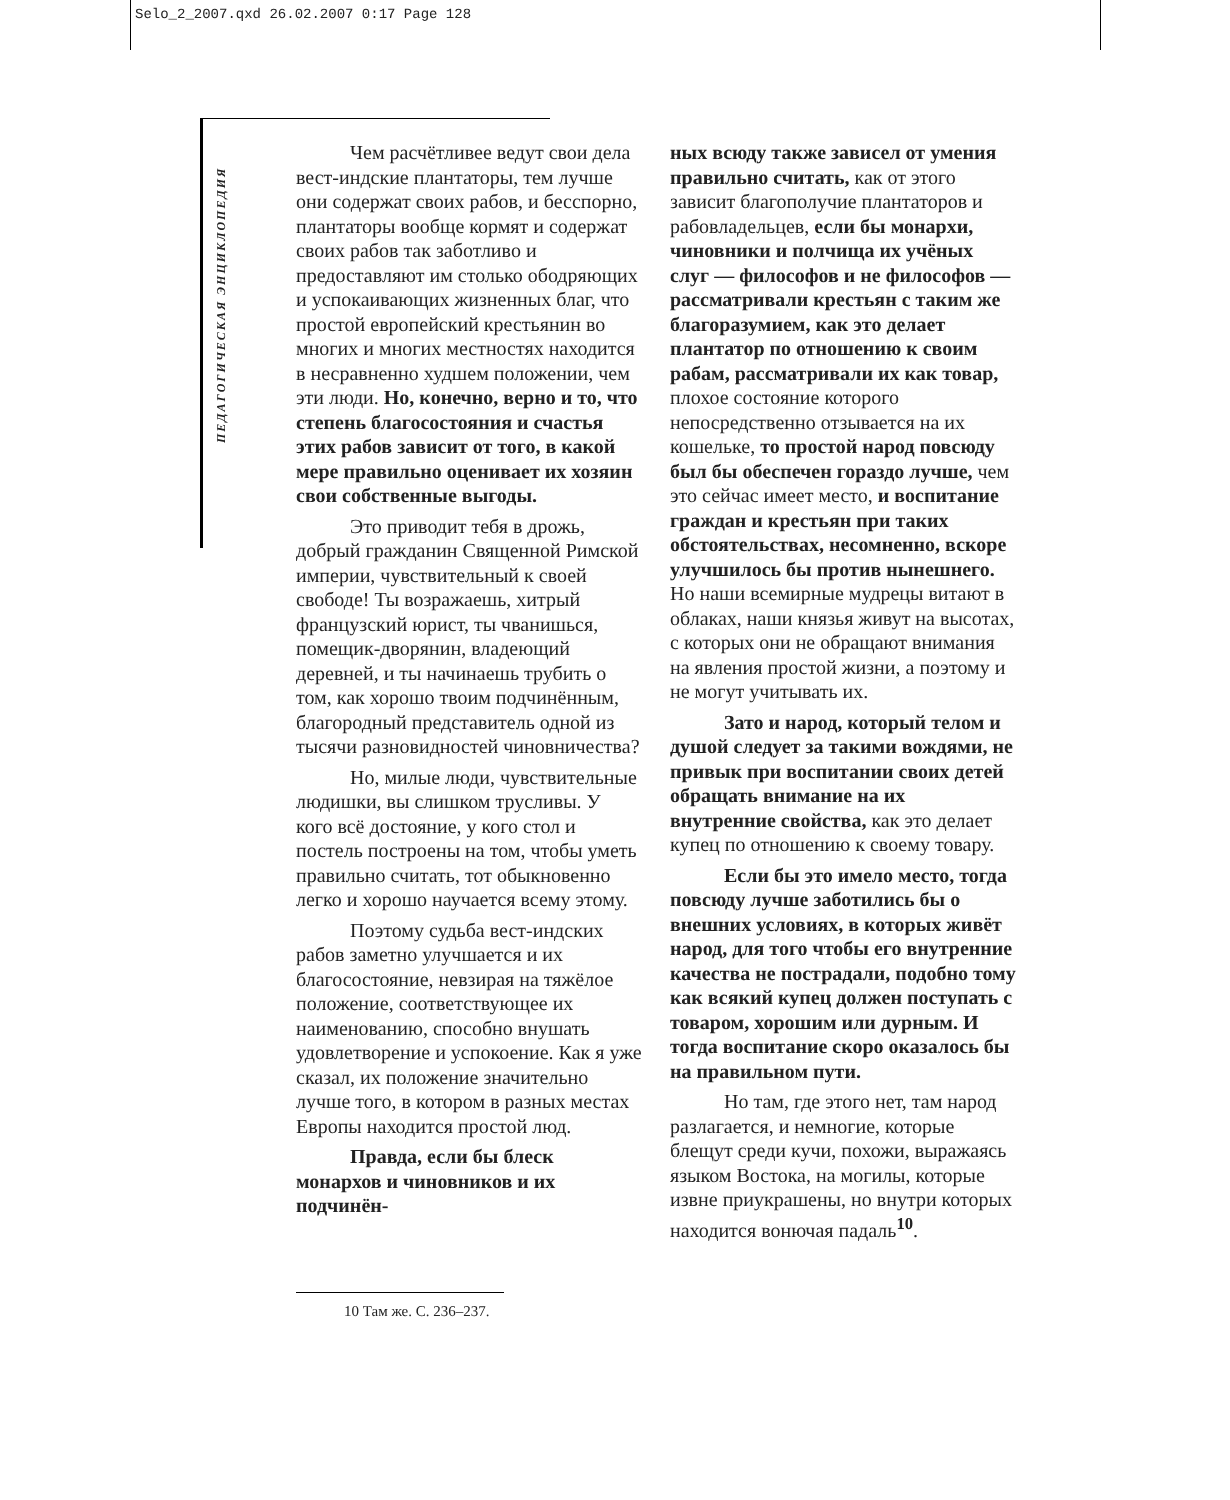Selo_2_2007.qxd 26.02.2007 0:17 Page 128
ПЕДАГОГИЧЕСКАЯ ЭНЦИКЛОПЕДИЯ
Чем расчётливее ведут свои дела вест-индские плантаторы, тем лучше они содержат своих рабов, и бесспорно, плантаторы вообще кормят и содержат своих рабов так заботливо и предоставляют им столько ободряющих и успокаивающих жизненных благ, что простой европейский крестьянин во многих и многих местностях находится в несравненно худшем положении, чем эти люди. Но, конечно, верно и то, что степень благосостояния и счастья этих рабов зависит от того, в какой мере правильно оценивает их хозяин свои собственные выгоды.
Это приводит тебя в дрожь, добрый гражданин Священной Римской империи, чувствительный к своей свободе! Ты возражаешь, хитрый французский юрист, ты чванишься, помещик-дворянин, владеющий деревней, и ты начинаешь трубить о том, как хорошо твоим подчинённым, благородный представитель одной из тысячи разновидностей чиновничества?
Но, милые люди, чувствительные людишки, вы слишком трусливы. У кого всё достояние, у кого стол и постель построены на том, чтобы уметь правильно считать, тот обыкновенно легко и хорошо научается всему этому.
Поэтому судьба вест-индских рабов заметно улучшается и их благосостояние, невзирая на тяжёлое положение, соответствующее их наименованию, способно внушать удовлетворение и успокоение. Как я уже сказал, их положение значительно лучше того, в котором в разных местах Европы находится простой люд.
Правда, если бы блеск монархов и чиновников и их подчинён-
ных всюду также зависел от умения правильно считать, как от этого зависит благополучие плантаторов и рабовладельцев, если бы монархи, чиновники и полчища их учёных слуг — философов и не философов — рассматривали крестьян с таким же благоразумием, как это делает плантатор по отношению к своим рабам, рассматривали их как товар, плохое состояние которого непосредственно отзывается на их кошельке, то простой народ повсюду был бы обеспечен гораздо лучше, чем это сейчас имеет место, и воспитание граждан и крестьян при таких обстоятельствах, несомненно, вскоре улучшилось бы против нынешнего. Но наши всемирные мудрецы витают в облаках, наши князья живут на высотах, с которых они не обращают внимания на явления простой жизни, а поэтому и не могут учитывать их.
Зато и народ, который телом и душой следует за такими вождями, не привык при воспитании своих детей обращать внимание на их внутренние свойства, как это делает купец по отношению к своему товару.
Если бы это имело место, тогда повсюду лучше заботились бы о внешних условиях, в которых живёт народ, для того чтобы его внутренние качества не пострадали, подобно тому как всякий купец должен поступать с товаром, хорошим или дурным. И тогда воспитание скоро оказалось бы на правильном пути.
Но там, где этого нет, там народ разлагается, и немногие, которые блещут среди кучи, похожи, выражаясь языком Востока, на могилы, которые извне приукрашены, но внутри которых находится вонючая падаль<sup>10</sup>.
10 Там же. С. 236–237.